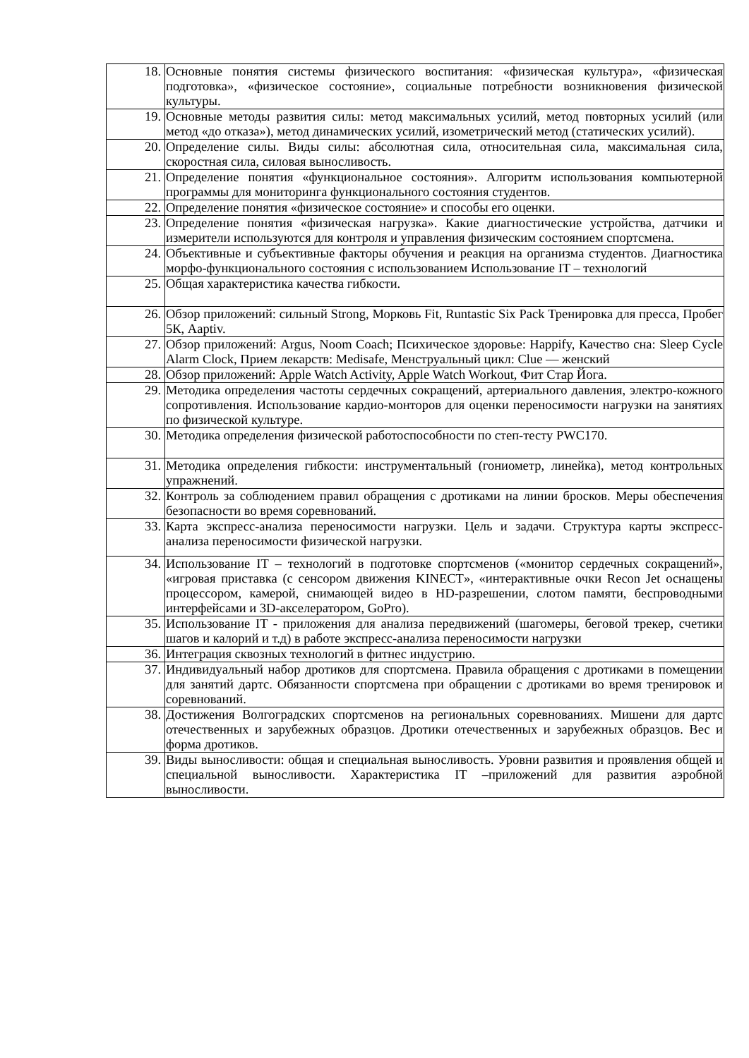| 18. | Основные понятия системы физического воспитания: «физическая культура», «физическая подготовка», «физическое состояние», социальные потребности возникновения физической культуры. |
| 19. | Основные методы развития силы: метод максимальных усилий, метод повторных усилий (или метод «до отказа»), метод динамических усилий, изометрический метод (статических усилий). |
| 20. | Определение силы. Виды силы: абсолютная сила, относительная сила, максимальная сила, скоростная сила, силовая выносливость. |
| 21. | Определение понятия «функциональное состояния». Алгоритм использования компьютерной программы для мониторинга функционального состояния студентов. |
| 22. | Определение понятия «физическое состояние» и способы его оценки. |
| 23. | Определение понятия «физическая нагрузка». Какие диагностические устройства, датчики и измерители используются для контроля и управления физическим состоянием спортсмена. |
| 24. | Объективные и субъективные факторы обучения и реакция на организма студентов. Диагностика морфо-функционального состояния с использованием Использование IT – технологий |
| 25. | Общая характеристика качества гибкости. |
| 26. | Обзор приложений: сильный Strong, Морковь Fit, Runtastic Six Pack Тренировка для пресса, Пробег 5К, Aaptiv. |
| 27. | Обзор приложений: Argus, Noom Coach; Психическое здоровье: Happify, Качество сна: Sleep Cycle Alarm Clock, Прием лекарств: Medisafe, Менструальный цикл: Clue — женский |
| 28. | Обзор приложений: Apple Watch Activity, Apple Watch Workout, Фит Стар Йога. |
| 29. | Методика определения частоты сердечных сокращений, артериального давления, электро-кожного сопротивления. Использование кардио-монторов для оценки переносимости нагрузки на занятиях по физической культуре. |
| 30. | Методика определения физической работоспособности по степ-тесту PWC170. |
| 31. | Методика определения гибкости: инструментальный (гониометр, линейка), метод контрольных упражнений. |
| 32. | Контроль за соблюдением правил обращения с дротиками на линии бросков. Меры обеспечения безопасности во время соревнований. |
| 33. | Карта экспресс-анализа переносимости нагрузки. Цель и задачи. Структура карты экспресс-анализа переносимости физической нагрузки. |
| 34. | Использование IT – технологий в подготовке спортсменов («монитор сердечных сокращений», «игровая приставка (с сенсором движения KINECT», «интерактивные очки Recon Jet оснащены процессором, камерой, снимающей видео в HD-разрешении, слотом памяти, беспроводными интерфейсами и 3D-акселератором, GoPro). |
| 35. | Использование IT - приложения для анализа передвижений (шагомеры, беговой трекер, счетики шагов и калорий и т.д) в работе экспресс-анализа переносимости нагрузки |
| 36. | Интеграция сквозных технологий в фитнес индустрию. |
| 37. | Индивидуальный набор дротиков для спортсмена. Правила обращения с дротиками в помещении для занятий дартс. Обязанности спортсмена при обращении с дротиками во время тренировок и соревнований. |
| 38. | Достижения Волгоградских спортсменов на региональных соревнованиях. Мишени для дартс отечественных и зарубежных образцов. Дротики отечественных и зарубежных образцов. Вес и форма дротиков. |
| 39. | Виды выносливости: общая и специальная выносливость. Уровни развития и проявления общей и специальной выносливости. Характеристика IT –приложений для развития аэробной выносливости. |